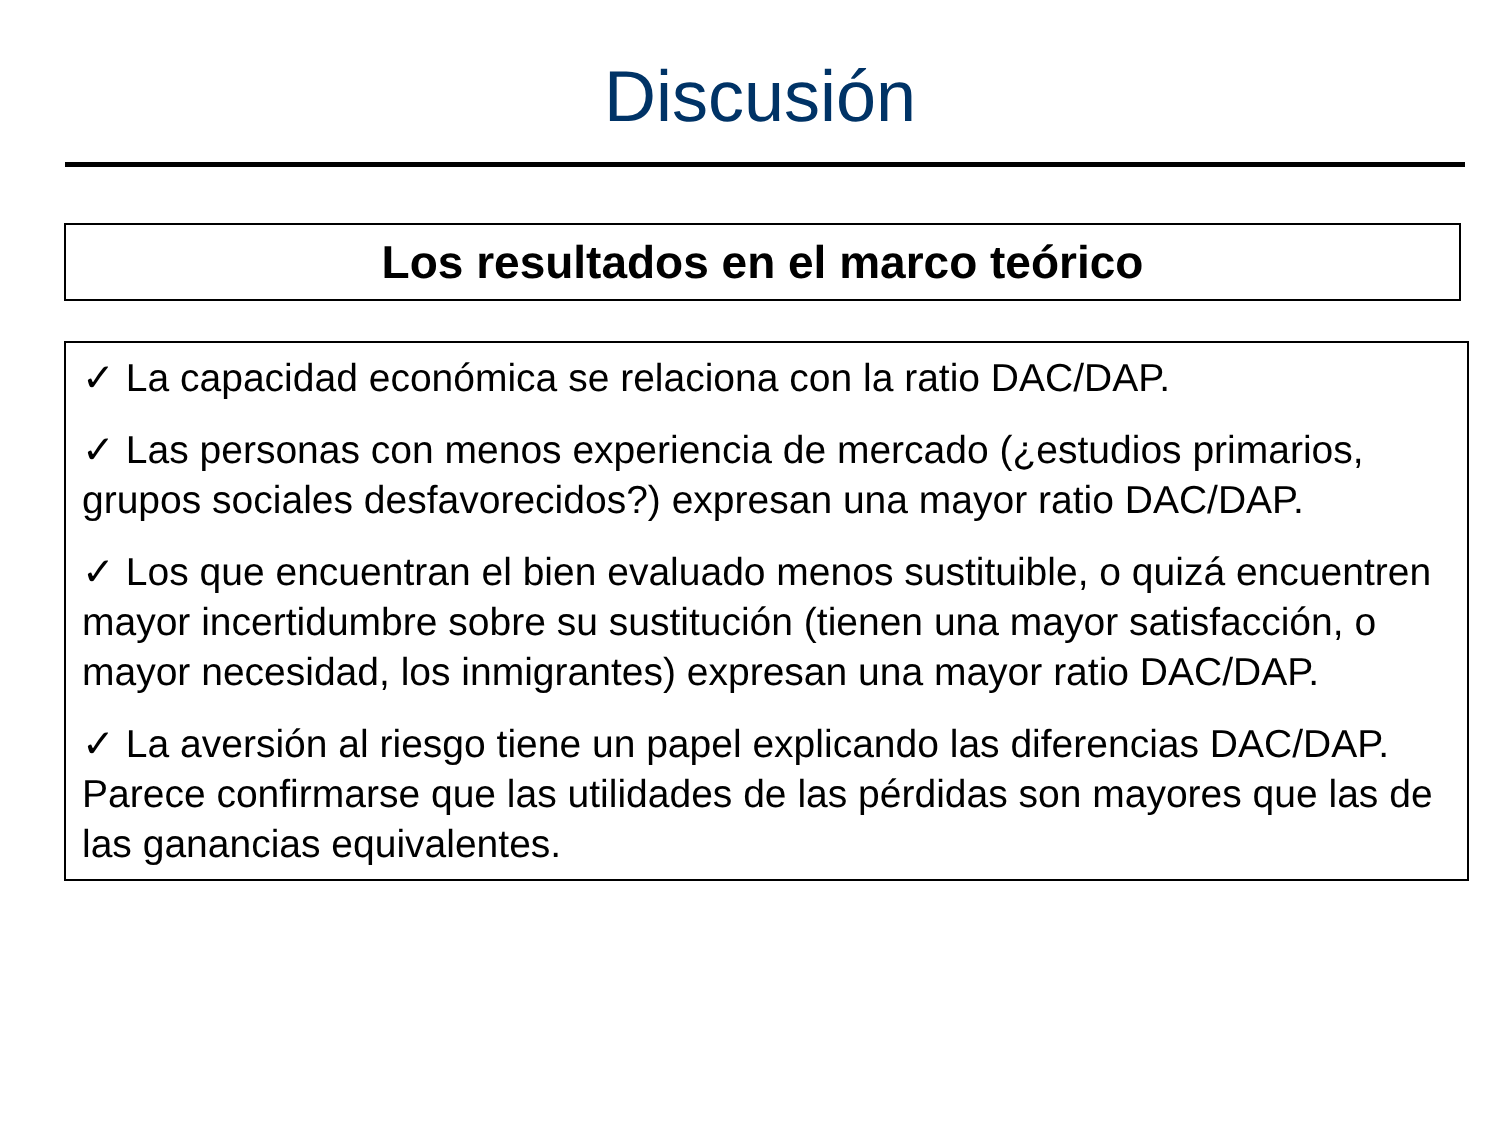Discusión
Los resultados en el marco teórico
✓ La capacidad económica se relaciona con la ratio DAC/DAP.
✓ Las personas con menos experiencia de mercado (¿estudios primarios, grupos sociales desfavorecidos?) expresan una mayor ratio DAC/DAP.
✓ Los que encuentran el bien evaluado menos sustituible, o quizá encuentren mayor incertidumbre sobre su sustitución (tienen una mayor satisfacción, o mayor necesidad, los inmigrantes) expresan una mayor ratio DAC/DAP.
✓ La aversión al riesgo tiene un papel explicando las diferencias DAC/DAP. Parece confirmarse que las utilidades de las pérdidas son mayores que las de las ganancias equivalentes.